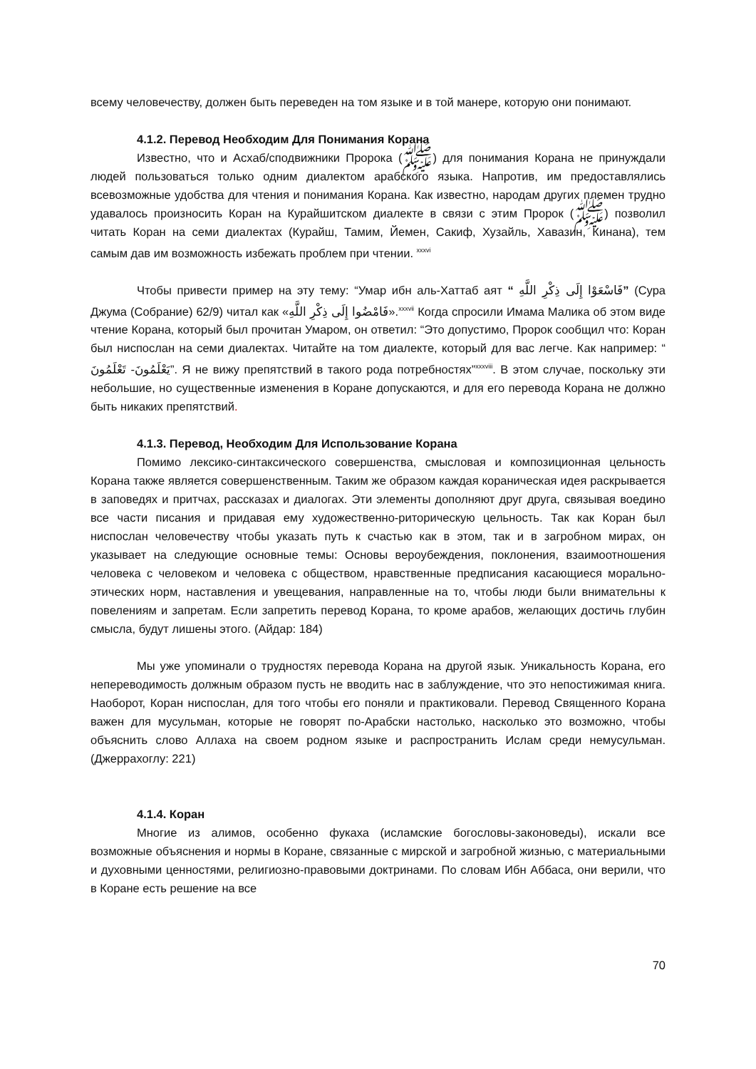всему человечеству, должен быть переведен на том языке и в той манере, которую они понимают.
4.1.2. Перевод Необходим Для Понимания Корана
Известно, что и Асхаб/сподвижники Пророка (ﷺ) для понимания Корана не принуждали людей пользоваться только одним диалектом арабского языка. Напротив, им предоставлялись всевозможные удобства для чтения и понимания Корана. Как известно, народам других племен трудно удавалось произносить Коран на Курайшитском диалекте в связи с этим Пророк (ﷺ) позволил читать Коран на семи диалектах (Курайш, Тамим, Йемен, Сакиф, Хузайль, Хавазин, Кинана), тем самым дав им возможность избежать проблем при чтении. <sup>xxxvi</sup>
Чтобы привести пример на эту тему: “Умар ибн аль-Хаттаб аят “ فَاسْعَوْا إِلَى ذِكْرِ اللَّهِ” (Сура Джума (Собрание) 62/9) читал как «فَامْضُوا إِلَى ذِكْرِ اللَّهِ».<sup>xxxvii</sup> Когда спросили Имама Малика об этом виде чтение Корана, который был прочитан Умаром, он ответил: “Это допустимо, Пророк сообщил что: Коран был ниспослан на семи диалектах. Читайте на том диалекте, который для вас легче. Как например: “ يَعْلَمُونَ- تَعْلَمُونَ”. Я не вижу препятствий в такого рода потребностях”<sup>xxxviii</sup>. В этом случае, поскольку эти небольшие, но существенные изменения в Коране допускаются, и для его перевода Корана не должно быть никаких препятствий.
4.1.3. Перевод, Необходим Для Использование Корана
Помимо лексико-синтаксического совершенства, смысловая и композиционная цельность Корана также является совершенственным. Таким же образом каждая кораническая идея раскрывается в заповедях и притчах, рассказах и диалогах. Эти элементы дополняют друг друга, связывая воедино все части писания и придавая ему художественно-риторическую цельность. Так как Коран был ниспослан человечеству чтобы указать путь к счастью как в этом, так и в загробном мирах, он указывает на следующие основные темы: Основы вероубеждения, поклонения, взаимоотношения человека с человеком и человека с обществом, нравственные предписания касающиеся морально-этических норм, наставления и увещевания, направленные на то, чтобы люди были внимательны к повелениям и запретам. Если запретить перевод Корана, то кроме арабов, желающих достичь глубин смысла, будут лишены этого. (Айдар: 184)
Мы уже упоминали о трудностях перевода Корана на другой язык. Уникальность Корана, его непереводимость должным образом пусть не вводить нас в заблуждение, что это непостижимая книга. Наоборот, Коран ниспослан, для того чтобы его поняли и практиковали. Перевод Священного Корана важен для мусульман, которые не говорят по-Арабски настолько, насколько это возможно, чтобы объяснить слово Аллаха на своем родном языке и распространить Ислам среди немусульман. (Джеррахоглу: 221)
4.1.4. Коран
Многие из алимов, особенно фукаха (исламские богословы-законоведы), искали все возможные объяснения и нормы в Коране, связанные с мирской и загробной жизнью, с материальными и духовными ценностями, религиозно-правовыми доктринами. По словам Ибн Аббаса, они верили, что в Коране есть решение на все
70